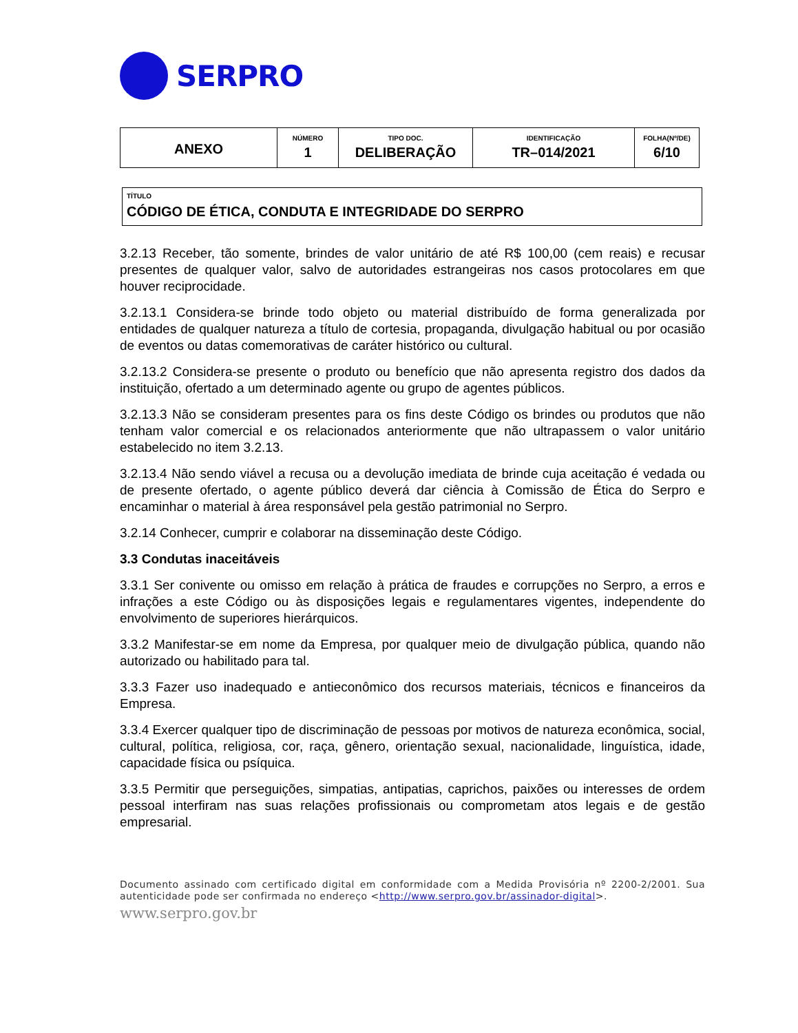SERPRO
| ANEXO | NÚMERO 1 | TIPO DOC. DELIBERAÇÃO | IDENTIFICAÇÃO TR–014/2021 | FOLHA(Nº/DE) 6/10 |
TÍTULO
CÓDIGO DE ÉTICA, CONDUTA E INTEGRIDADE DO SERPRO
3.2.13 Receber, tão somente, brindes de valor unitário de até R$ 100,00 (cem reais) e recusar presentes de qualquer valor, salvo de autoridades estrangeiras nos casos protocolares em que houver reciprocidade.
3.2.13.1 Considera-se brinde todo objeto ou material distribuído de forma generalizada por entidades de qualquer natureza a título de cortesia, propaganda, divulgação habitual ou por ocasião de eventos ou datas comemorativas de caráter histórico ou cultural.
3.2.13.2 Considera-se presente o produto ou benefício que não apresenta registro dos dados da instituição, ofertado a um determinado agente ou grupo de agentes públicos.
3.2.13.3 Não se consideram presentes para os fins deste Código os brindes ou produtos que não tenham valor comercial e os relacionados anteriormente que não ultrapassem o valor unitário estabelecido no item 3.2.13.
3.2.13.4 Não sendo viável a recusa ou a devolução imediata de brinde cuja aceitação é vedada ou de presente ofertado, o agente público deverá dar ciência à Comissão de Ética do Serpro e encaminhar o material à área responsável pela gestão patrimonial no Serpro.
3.2.14 Conhecer, cumprir e colaborar na disseminação deste Código.
3.3 Condutas inaceitáveis
3.3.1 Ser conivente ou omisso em relação à prática de fraudes e corrupções no Serpro, a erros e infrações a este Código ou às disposições legais e regulamentares vigentes, independente do envolvimento de superiores hierárquicos.
3.3.2 Manifestar-se em nome da Empresa, por qualquer meio de divulgação pública, quando não autorizado ou habilitado para tal.
3.3.3 Fazer uso inadequado e antieconômico dos recursos materiais, técnicos e financeiros da Empresa.
3.3.4 Exercer qualquer tipo de discriminação de pessoas por motivos de natureza econômica, social, cultural, política, religiosa, cor, raça, gênero, orientação sexual, nacionalidade, linguística, idade, capacidade física ou psíquica.
3.3.5 Permitir que perseguições, simpatias, antipatias, caprichos, paixões ou interesses de ordem pessoal interfiram nas suas relações profissionais ou comprometam atos legais e de gestão empresarial.
Documento assinado com certificado digital em conformidade com a Medida Provisória nº 2200-2/2001. Sua autenticidade pode ser confirmada no endereço <http://www.serpro.gov.br/assinador-digital>.
www.serpro.gov.br